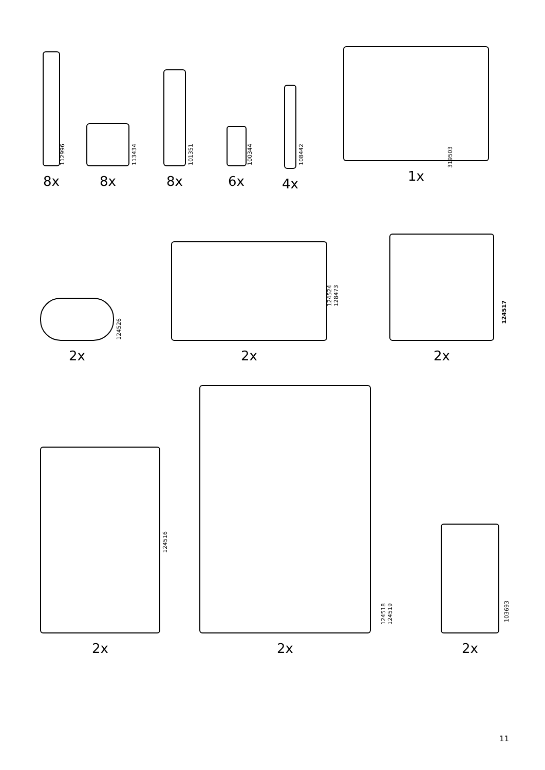112996
8x
113434
8x
101351
8x
100344
6x
108442
4x
319503
1x
124526
2x
124524
128473
2x
124517
2x
124516
2x
124518
124519
2x
103693
2x
11